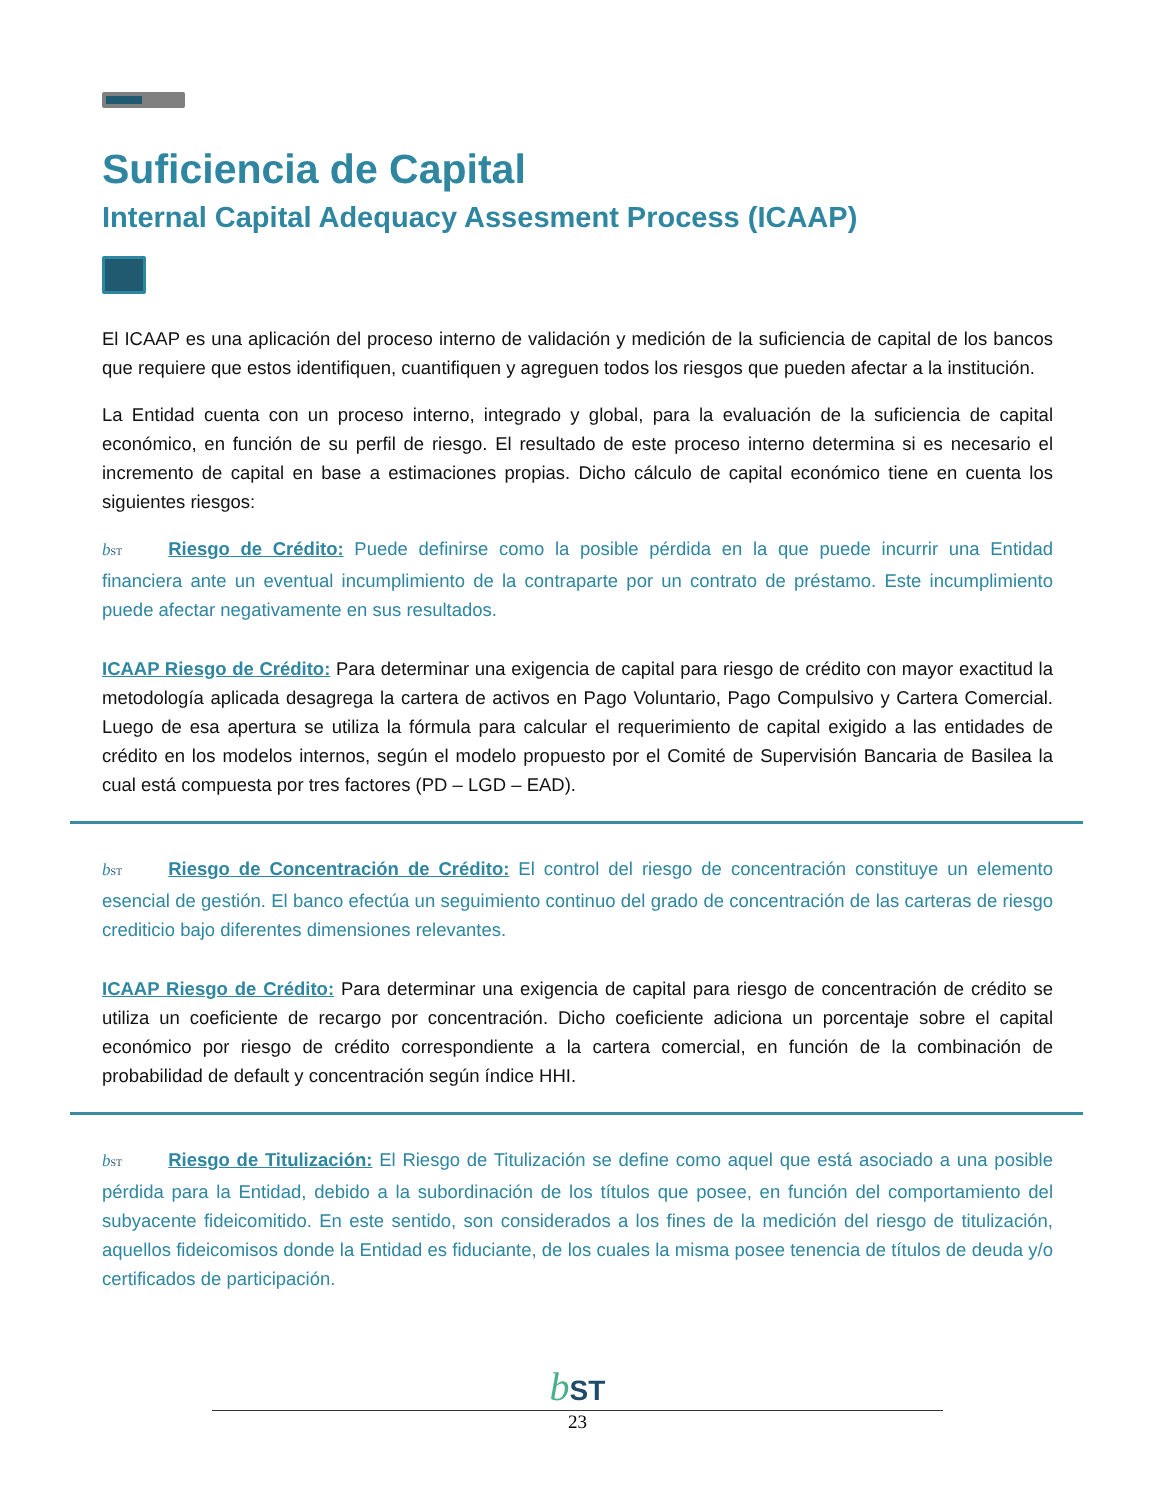Suficiencia de Capital
Internal Capital Adequacy Assesment Process (ICAAP)
El ICAAP es una aplicación del proceso interno de validación y medición de la suficiencia de capital de los bancos que requiere que estos identifiquen, cuantifiquen y agreguen todos los riesgos que pueden afectar a la institución.
La Entidad cuenta con un proceso interno, integrado y global, para la evaluación de la suficiencia de capital económico, en función de su perfil de riesgo. El resultado de este proceso interno determina si es necesario el incremento de capital en base a estimaciones propias. Dicho cálculo de capital económico tiene en cuenta los siguientes riesgos:
bST Riesgo de Crédito: Puede definirse como la posible pérdida en la que puede incurrir una Entidad financiera ante un eventual incumplimiento de la contraparte por un contrato de préstamo. Este incumplimiento puede afectar negativamente en sus resultados.
ICAAP Riesgo de Crédito: Para determinar una exigencia de capital para riesgo de crédito con mayor exactitud la metodología aplicada desagrega la cartera de activos en Pago Voluntario, Pago Compulsivo y Cartera Comercial. Luego de esa apertura se utiliza la fórmula para calcular el requerimiento de capital exigido a las entidades de crédito en los modelos internos, según el modelo propuesto por el Comité de Supervisión Bancaria de Basilea la cual está compuesta por tres factores (PD – LGD – EAD).
bST Riesgo de Concentración de Crédito: El control del riesgo de concentración constituye un elemento esencial de gestión. El banco efectúa un seguimiento continuo del grado de concentración de las carteras de riesgo crediticio bajo diferentes dimensiones relevantes.
ICAAP Riesgo de Crédito: Para determinar una exigencia de capital para riesgo de concentración de crédito se utiliza un coeficiente de recargo por concentración. Dicho coeficiente adiciona un porcentaje sobre el capital económico por riesgo de crédito correspondiente a la cartera comercial, en función de la combinación de probabilidad de default y concentración según índice HHI.
bST Riesgo de Titulización: El Riesgo de Titulización se define como aquel que está asociado a una posible pérdida para la Entidad, debido a la subordinación de los títulos que posee, en función del comportamiento del subyacente fideicomitido. En este sentido, son considerados a los fines de la medición del riesgo de titulización, aquellos fideicomisos donde la Entidad es fiduciante, de los cuales la misma posee tenencia de títulos de deuda y/o certificados de participación.
bST
23